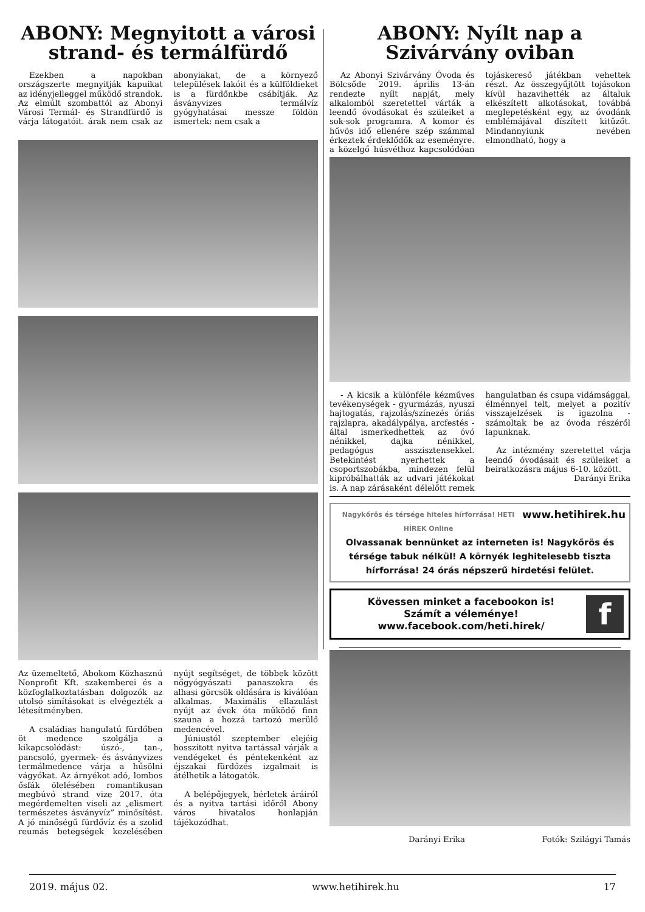ABONY: Megnyitott a városi strand- és termálfürdő
Ezekben a napokban országszerte megnyitják kapuikat az idényjelleggel működő strandok. Az elmúlt szombattól az Abonyi Városi Termál- és Strandfürdő is várja látogatóit. árak nem csak az abonyiakat, de a környező települések lakóit és a külföldieket is a fürdőnkbe csábítják. Az ásványvizes termálvíz gyógyhatásai messze földön ismertek: nem csak a
Az üzemeltető, Abokom Közhasznú Nonprofit Kft. szakemberei és a közfoglalkoztatásban dolgozók az utolsó simításokat is elvégezték a létesítményben.
A családias hangulatú fürdőben öt medence szolgálja a kikapcsolódást: úszó-, tan-, pancsoló, gyermek- és ásványvizes termálmedence várja a hűsölni vágyókat. Az árnyékot adó, lombos ősfák ölelésében romantikusan megbúvó strand vize 2017. óta megérdemelten viseli az „elismert természetes ásványvíz” minősítést. A jó minőségű fürdővíz és a szolid reumás betegségek kezelésében nyújt segítséget, de többek között nőgyógyászati panaszokra és alhasi görcsök oldására is kiválóan alkalmas. Maximális ellazulást nyújt az évek óta működő finn szauna a hozzá tartozó merülő medencével.
Júniustól szeptember elejéig hosszított nyitva tartással várják a vendégeket és péntekenként az éjszakai fürdőzés izgalmait is átélhetik a látogatók.
A belépőjegyek, bérletek áráiról és a nyitva tartási időről Abony város hivatalos honlapján tájékozódhat.
ABONY: Nyílt nap a Szivárvány oviban
Az Abonyi Szivárvány Óvoda és Bölcsőde 2019. április 13-án rendezte nyílt napját, mely alkalomból szeretettel várták a leendő óvodásokat és szüleiket a sok-sok programra. A komor és hűvös idő ellenére szép számmal érkeztek érdeklődők az eseményre. a közelgő húsvéthoz kapcsolódóan tojáskereső játékban vehettek részt. Az összegyűjtött tojásokon kívül hazavihették az általuk elkészített alkotásokat, továbbá meglepetésként egy, az óvodánk emblémájával díszített kitűzőt. Mindannyiunk nevében elmondható, hogy a
- A kicsik a különféle kézműves tevékenységek - gyurmázás, nyuszi hajtogatás, rajzolás/színezés óriás rajzlapra, akadálypálya, arcfestés - által ismerkedhettek az óvó nénikkel, dajka nénikkel, pedagógus asszisztensekkel. Betekintést nyerhettek a csoportszobákba, mindezen felül kipróbálhatták az udvari játékokat is. A nap zárásaként délelőtt remek hangulatban és csupa vidámsággal, élménnyel telt, melyet a pozitív visszajelzések is igazolna - számoltak be az óvoda részéről lapunknak.
Az intézmény szeretettel várja leendő óvodásait és szüleiket a beiratkozásra május 6-10. között.
Darányi Erika
Nagykőrös és térsége hiteles hírforrása! HETI HÍREK Online www.hetihirek.hu
Olvassanak bennünket az interneten is! Nagykőrös és térsége tabuk nélkül! A környék leghitelesebb tiszta hírforrása! 24 órás népszerű hirdetési felület.
Kövessen minket a facebookon is!
Számít a véleménye!
www.facebook.com/heti.hirek/
f
Darányi Erika Fotók: Szilágyi Tamás
2019. május 02. www.hetihirek.hu 17